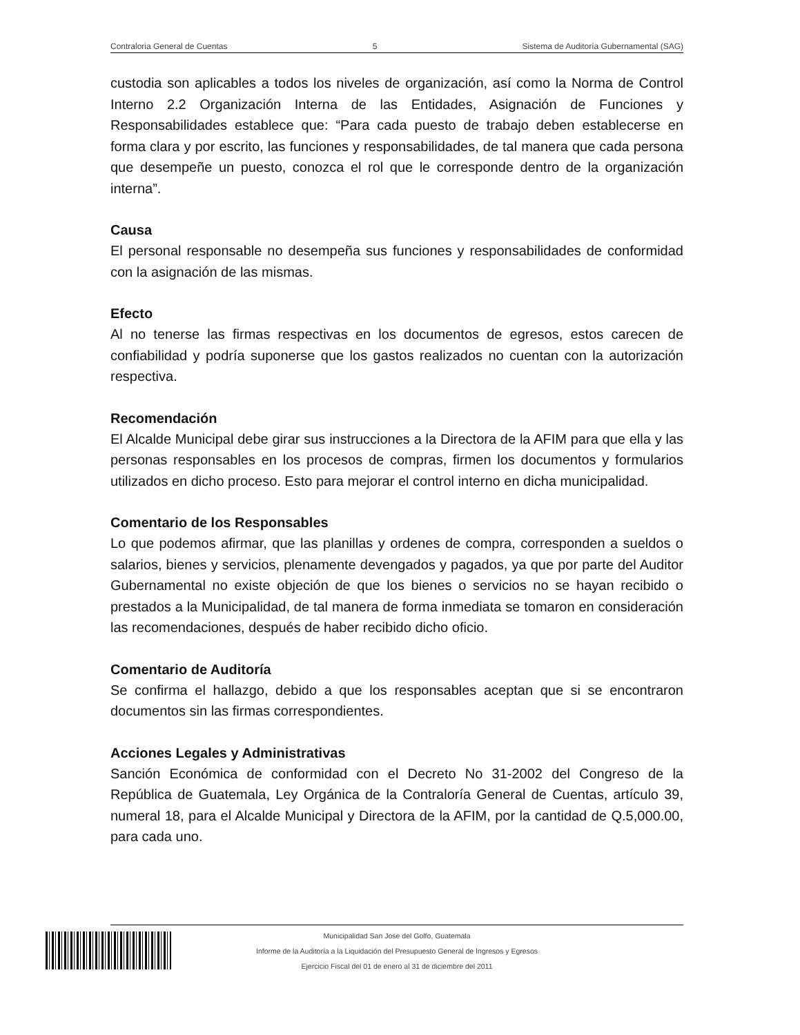Contraloria General de Cuentas 5 Sistema de Auditoría Gubernamental (SAG)
custodia son aplicables a todos los niveles de organización, así como la Norma de Control Interno 2.2 Organización Interna de las Entidades, Asignación de Funciones y Responsabilidades establece que: “Para cada puesto de trabajo deben establecerse en forma clara y por escrito, las funciones y responsabilidades, de tal manera que cada persona que desempeñe un puesto, conozca el rol que le corresponde dentro de la organización interna”.
Causa
El personal responsable no desempeña sus funciones y responsabilidades de conformidad con la asignación de las mismas.
Efecto
Al no tenerse las firmas respectivas en los documentos de egresos, estos carecen de confiabilidad y podría suponerse que los gastos realizados no cuentan con la autorización respectiva.
Recomendación
El Alcalde Municipal debe girar sus instrucciones a la Directora de la AFIM para que ella y las personas responsables en los procesos de compras, firmen los documentos y formularios utilizados en dicho proceso. Esto para mejorar el control interno en dicha municipalidad.
Comentario de los Responsables
Lo que podemos afirmar, que las planillas y ordenes de compra, corresponden a sueldos o salarios, bienes y servicios, plenamente devengados y pagados, ya que por parte del Auditor Gubernamental no existe objeción de que los bienes o servicios no se hayan recibido o prestados a la Municipalidad, de tal manera de forma inmediata se tomaron en consideración las recomendaciones, después de haber recibido dicho oficio.
Comentario de Auditoría
Se confirma el hallazgo, debido a que los responsables aceptan que si se encontraron documentos sin las firmas correspondientes.
Acciones Legales y Administrativas
Sanción Económica de conformidad con el Decreto No 31-2002 del Congreso de la República de Guatemala, Ley Orgánica de la Contraloría General de Cuentas, artículo 39, numeral 18, para el Alcalde Municipal y Directora de la AFIM, por la cantidad de Q.5,000.00, para cada uno.
Municipalidad San Jose del Golfo, Guatemala
Informe de la Auditoría a la Liquidación del Presupuesto General de Ingresos y Egresos
Ejercicio Fiscal del 01 de enero al 31 de diciembre del 2011